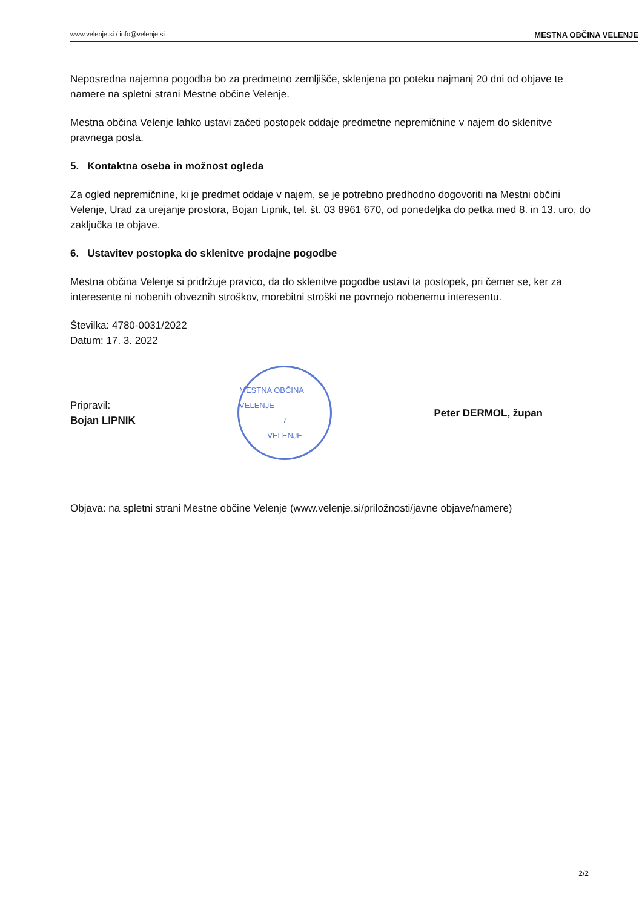www.velenje.si / info@velenje.si MESTNA OBČINA VELENJE
Neposredna najemna pogodba bo za predmetno zemljišče, sklenjena po poteku najmanj 20 dni od objave te namere na spletni strani Mestne občine Velenje.
Mestna občina Velenje lahko ustavi začeti postopek oddaje predmetne nepremičnine v najem do sklenitve pravnega posla.
5. Kontaktna oseba in možnost ogleda
Za ogled nepremičnine, ki je predmet oddaje v najem, se je potrebno predhodno dogovoriti na Mestni občini Velenje, Urad za urejanje prostora, Bojan Lipnik, tel. št. 03 8961 670, od ponedeljka do petka med 8. in 13. uro, do zaključka te objave.
6. Ustavitev postopka do sklenitve prodajne pogodbe
Mestna občina Velenje si pridržuje pravico, da do sklenitve pogodbe ustavi ta postopek, pri čemer se, ker za interesente ni nobenih obveznih stroškov, morebitni stroški ne povrnejo nobenemu interesentu.
Številka: 4780-0031/2022
Datum: 17. 3. 2022
Pripravil:
Bojan LIPNIK
MESTNA OBČINA VELENJE
7
VELENJE
Peter DERMOL, župan
Objava: na spletni strani Mestne občine Velenje (www.velenje.si/priložnosti/javne objave/namere)
2/2